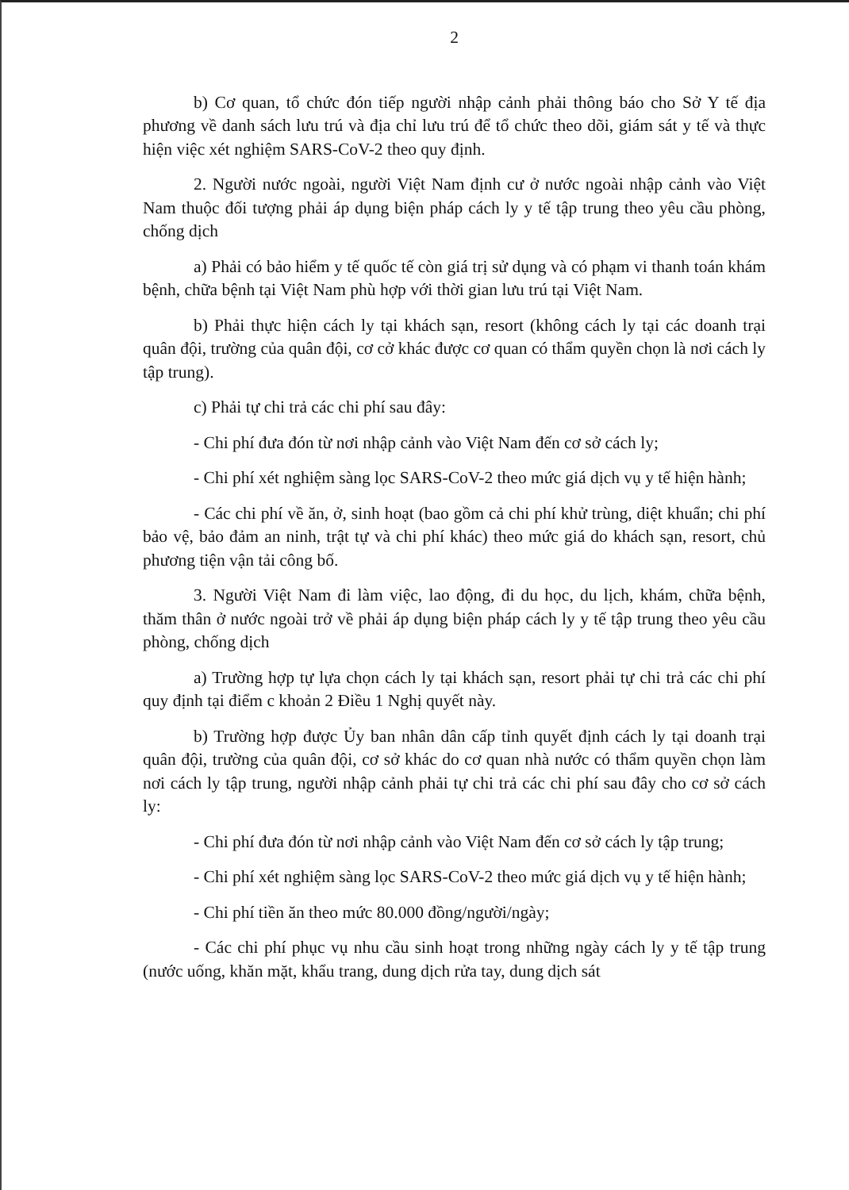2
b) Cơ quan, tổ chức đón tiếp người nhập cảnh phải thông báo cho Sở Y tế địa phương về danh sách lưu trú và địa chỉ lưu trú để tổ chức theo dõi, giám sát y tế và thực hiện việc xét nghiệm SARS-CoV-2 theo quy định.
2. Người nước ngoài, người Việt Nam định cư ở nước ngoài nhập cảnh vào Việt Nam thuộc đối tượng phải áp dụng biện pháp cách ly y tế tập trung theo yêu cầu phòng, chống dịch
a) Phải có bảo hiểm y tế quốc tế còn giá trị sử dụng và có phạm vi thanh toán khám bệnh, chữa bệnh tại Việt Nam phù hợp với thời gian lưu trú tại Việt Nam.
b) Phải thực hiện cách ly tại khách sạn, resort (không cách ly tại các doanh trại quân đội, trường của quân đội, cơ cở khác được cơ quan có thẩm quyền chọn là nơi cách ly tập trung).
c) Phải tự chi trả các chi phí sau đây:
- Chi phí đưa đón từ nơi nhập cảnh vào Việt Nam đến cơ sở cách ly;
- Chi phí xét nghiệm sàng lọc SARS-CoV-2 theo mức giá dịch vụ y tế hiện hành;
- Các chi phí về ăn, ở, sinh hoạt (bao gồm cả chi phí khử trùng, diệt khuẩn; chi phí bảo vệ, bảo đảm an ninh, trật tự và chi phí khác) theo mức giá do khách sạn, resort, chủ phương tiện vận tải công bố.
3. Người Việt Nam đi làm việc, lao động, đi du học, du lịch, khám, chữa bệnh, thăm thân ở nước ngoài trở về phải áp dụng biện pháp cách ly y tế tập trung theo yêu cầu phòng, chống dịch
a) Trường hợp tự lựa chọn cách ly tại khách sạn, resort phải tự chi trả các chi phí quy định tại điểm c khoản 2 Điều 1 Nghị quyết này.
b) Trường hợp được Ủy ban nhân dân cấp tỉnh quyết định cách ly tại doanh trại quân đội, trường của quân đội, cơ sở khác do cơ quan nhà nước có thẩm quyền chọn làm nơi cách ly tập trung, người nhập cảnh phải tự chi trả các chi phí sau đây cho cơ sở cách ly:
- Chi phí đưa đón từ nơi nhập cảnh vào Việt Nam đến cơ sở cách ly tập trung;
- Chi phí xét nghiệm sàng lọc SARS-CoV-2 theo mức giá dịch vụ y tế hiện hành;
- Chi phí tiền ăn theo mức 80.000 đồng/người/ngày;
- Các chi phí phục vụ nhu cầu sinh hoạt trong những ngày cách ly y tế tập trung (nước uống, khăn mặt, khẩu trang, dung dịch rửa tay, dung dịch sát